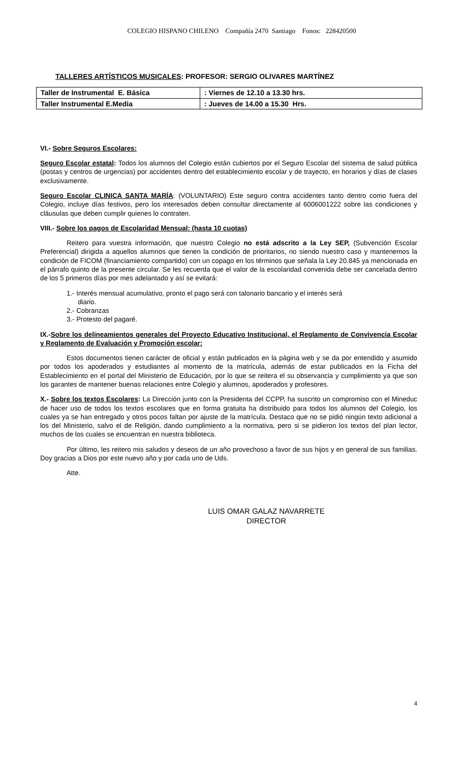COLEGIO HISPANO CHILENO Compañía 2470 Santiago Fonos: 228420500
TALLERES ARTÍSTICOS MUSICALES: PROFESOR: SERGIO OLIVARES MARTÍNEZ
| Taller de Instrumental E. Básica | : Viernes de 12.10 a 13.30 hrs. |
| Taller Instrumental E.Media | : Jueves de 14.00 a 15.30 Hrs. |
VI.- Sobre Seguros Escolares:
Seguro Escolar estatal: Todos los alumnos del Colegio están cubiertos por el Seguro Escolar del sistema de salud pública (postas y centros de urgencias) por accidentes dentro del establecimiento escolar y de trayecto, en horarios y días de clases exclusivamente.
Seguro Escolar CLINICA SANTA MARÍA: (VOLUNTARIO) Este seguro contra accidentes tanto dentro como fuera del Colegio, incluye días festivos, pero los interesados deben consultar directamente al 6006001222 sobre las condiciones y cláusulas que deben cumplir quienes lo contraten.
VIII.- Sobre los pagos de Escolaridad Mensual: (hasta 10 cuotas)
Reitero para vuestra información, que nuestro Colegio no está adscrito a la Ley SEP, (Subvención Escolar Preferencial) dirigida a aquellos alumnos que tienen la condición de prioritarios, no siendo nuestro caso y mantenemos la condición de FICOM (financiamiento compartido) con un copago en los términos que señala la Ley 20.845 ya mencionada en el párrafo quinto de la presente circular. Se les recuerda que el valor de la escolaridad convenida debe ser cancelada dentro de los 5 primeros días por mes adelantado y así se evitará:
1.- Interés mensual acumulativo, pronto el pago será con talonario bancario y el interés será
diario.
2.- Cobranzas
3.- Protesto del pagaré.
IX.-Sobre los delineamientos generales del Proyecto Educativo Institucional, el Reglamento de Convivencia Escolar y Reglamento de Evaluación y Promoción escolar:
Estos documentos tienen carácter de oficial y están publicados en la página web y se da por entendido y asumido por todos los apoderados y estudiantes al momento de la matrícula, además de estar publicados en la Ficha del Establecimiento en el portal del Ministerio de Educación, por lo que se reitera el su observancia y cumplimiento ya que son los garantes de mantener buenas relaciones entre Colegio y alumnos, apoderados y profesores.
X.- Sobre los textos Escolares: La Dirección junto con la Presidenta del CCPP, ha suscrito un compromiso con el Mineduc de hacer uso de todos los textos escolares que en forma gratuita ha distribuido para todos los alumnos del Colegio, los cuales ya se han entregado y otros pocos faltan por ajuste de la matrícula. Destaco que no se pidió ningún texto adicional a los del Ministerio, salvo el de Religión, dando cumplimiento a la normativa, pero si se pidieron los textos del plan lector, muchos de los cuales se encuentran en nuestra biblioteca.
Por último, les reitero mis saludos y deseos de un año provechoso a favor de sus hijos y en general de sus familias. Doy gracias a Dios por este nuevo año y por cada uno de Uds.
Atte.
LUIS OMAR GALAZ NAVARRETE
DIRECTOR
4